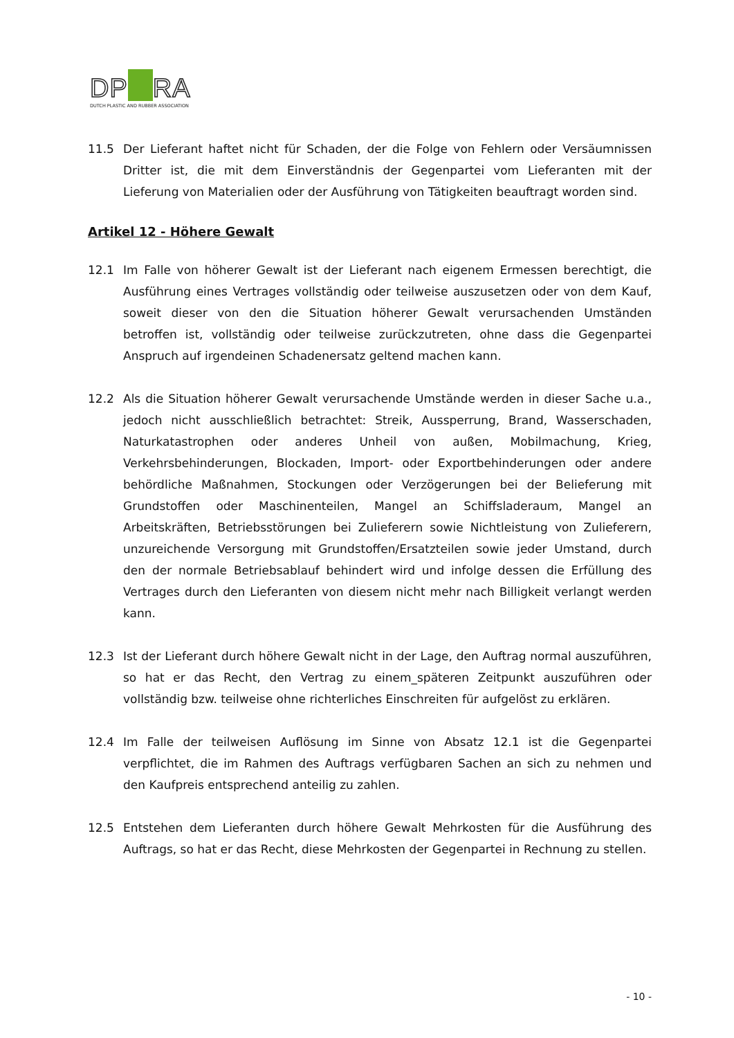DP RA
DUTCH PLASTIC AND RUBBER ASSOCIATION
11.5 Der Lieferant haftet nicht für Schaden, der die Folge von Fehlern oder Versäumnissen Dritter ist, die mit dem Einverständnis der Gegenpartei vom Lieferanten mit der Lieferung von Materialien oder der Ausführung von Tätigkeiten beauftragt worden sind.
Artikel 12 - Höhere Gewalt
12.1 Im Falle von höherer Gewalt ist der Lieferant nach eigenem Ermessen berechtigt, die Ausführung eines Vertrages vollständig oder teilweise auszusetzen oder von dem Kauf, soweit dieser von den die Situation höherer Gewalt verursachenden Umständen betroffen ist, vollständig oder teilweise zurückzutreten, ohne dass die Gegenpartei Anspruch auf irgendeinen Schadenersatz geltend machen kann.
12.2 Als die Situation höherer Gewalt verursachende Umstände werden in dieser Sache u.a., jedoch nicht ausschließlich betrachtet: Streik, Aussperrung, Brand, Wasserschaden, Naturkatastrophen oder anderes Unheil von außen, Mobilmachung, Krieg, Verkehrsbehinderungen, Blockaden, Import- oder Exportbehinderungen oder andere behördliche Maßnahmen, Stockungen oder Verzögerungen bei der Belieferung mit Grundstoffen oder Maschinenteilen, Mangel an Schiffsladeraum, Mangel an Arbeitskräften, Betriebsstörungen bei Zulieferern sowie Nichtleistung von Zulieferern, unzureichende Versorgung mit Grundstoffen/Ersatzteilen sowie jeder Umstand, durch den der normale Betriebsablauf behindert wird und infolge dessen die Erfüllung des Vertrages durch den Lieferanten von diesem nicht mehr nach Billigkeit verlangt werden kann.
12.3 Ist der Lieferant durch höhere Gewalt nicht in der Lage, den Auftrag normal auszuführen, so hat er das Recht, den Vertrag zu einem_späteren Zeitpunkt auszuführen oder vollständig bzw. teilweise ohne richterliches Einschreiten für aufgelöst zu erklären.
12.4 Im Falle der teilweisen Auflösung im Sinne von Absatz 12.1 ist die Gegenpartei verpflichtet, die im Rahmen des Auftrags verfügbaren Sachen an sich zu nehmen und den Kaufpreis entsprechend anteilig zu zahlen.
12.5 Entstehen dem Lieferanten durch höhere Gewalt Mehrkosten für die Ausführung des Auftrags, so hat er das Recht, diese Mehrkosten der Gegenpartei in Rechnung zu stellen.
- 10 -